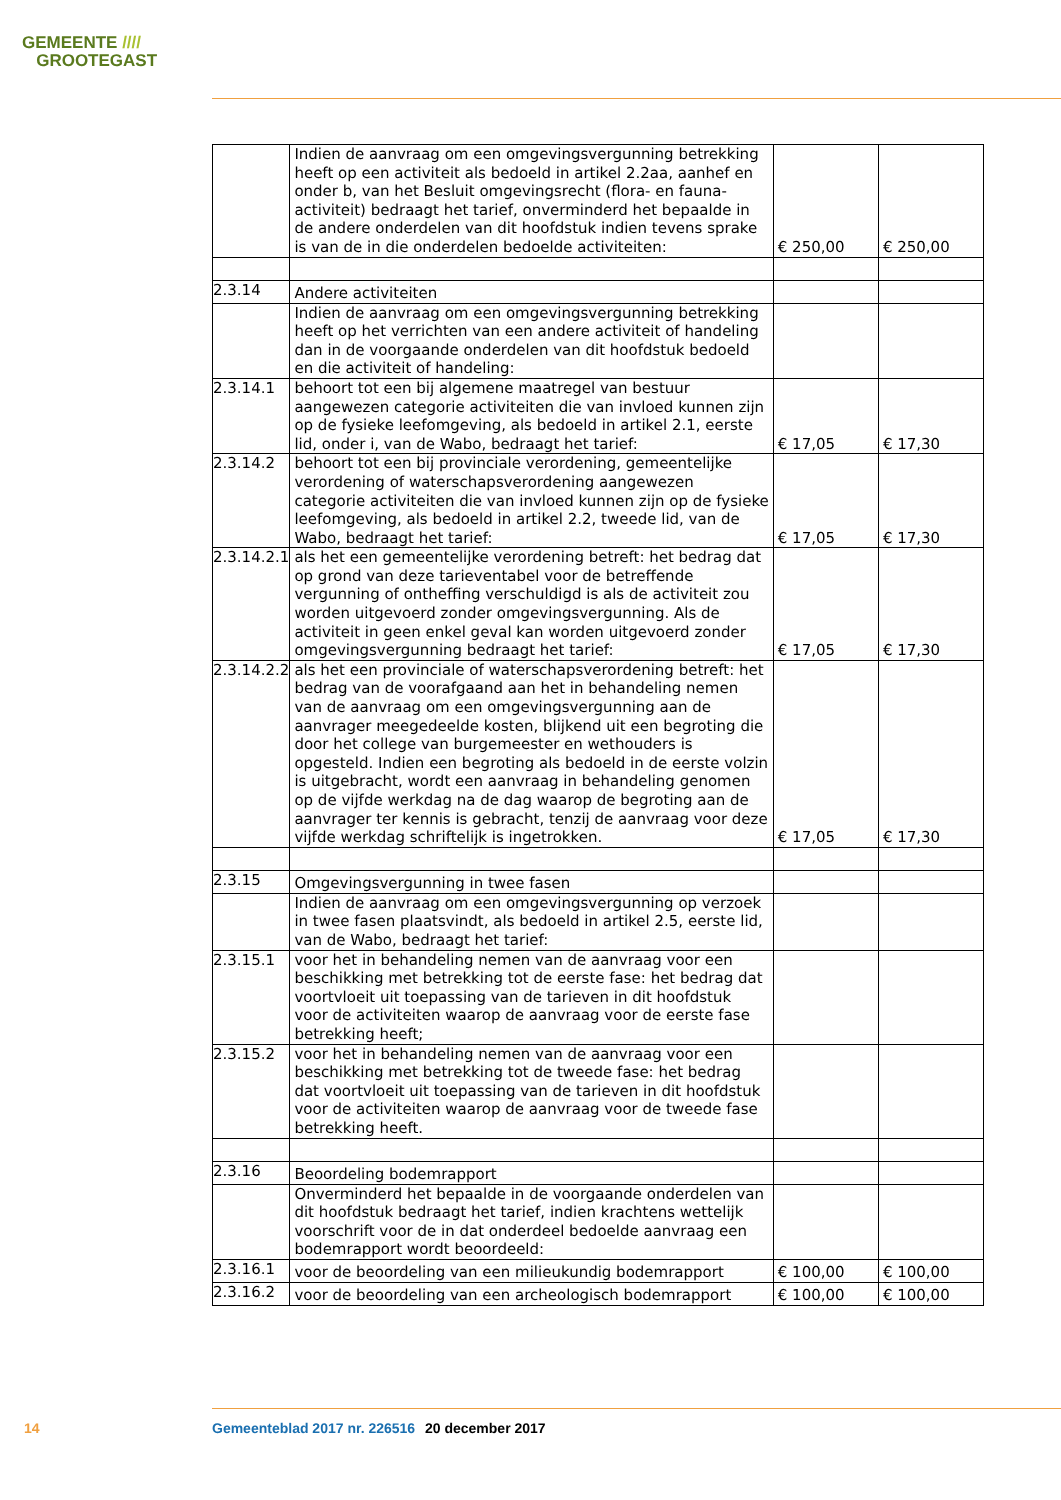GEMEENTE ////
GROOTEGAST
| | Indien de aanvraag om een omgevingsvergunning betrekking heeft op een activiteit als bedoeld in artikel 2.2aa, aanhef en onder b, van het Besluit omgevingsrecht (flora- en fauna-activiteit) bedraagt het tarief, onverminderd het bepaalde in de andere onderdelen van dit hoofdstuk indien tevens sprake is van de in die onderdelen bedoelde activiteiten: | € 250,00 | € 250,00 |
| 2.3.14 | Andere activiteiten | | |
| | Indien de aanvraag om een omgevingsvergunning betrekking heeft op het verrichten van een andere activiteit of handeling dan in de voorgaande onderdelen van dit hoofdstuk bedoeld en die activiteit of handeling: | | |
| 2.3.14.1 | behoort tot een bij algemene maatregel van bestuur aangewezen categorie activiteiten die van invloed kunnen zijn op de fysieke leefomgeving, als bedoeld in artikel 2.1, eerste lid, onder i, van de Wabo, bedraagt het tarief: | € 17,05 | € 17,30 |
| 2.3.14.2 | behoort tot een bij provinciale verordening, gemeentelijke verordening of waterschapsverordening aangewezen categorie activiteiten die van invloed kunnen zijn op de fysieke leefomgeving, als bedoeld in artikel 2.2, tweede lid, van de Wabo, bedraagt het tarief: | € 17,05 | € 17,30 |
| 2.3.14.2.1 | als het een gemeentelijke verordening betreft: het bedrag dat op grond van deze tarieventabel voor de betreffende vergunning of ontheffing verschuldigd is als de activiteit zou worden uitgevoerd zonder omgevingsvergunning. Als de activiteit in geen enkel geval kan worden uitgevoerd zonder omgevingsvergunning bedraagt het tarief: | € 17,05 | € 17,30 |
| 2.3.14.2.2 | als het een provinciale of waterschapsverordening betreft: het bedrag van de voorafgaand aan het in behandeling nemen van de aanvraag om een omgevingsvergunning aan de aanvrager meegedeelde kosten, blijkend uit een begroting die door het college van burgemeester en wethouders is opgesteld. Indien een begroting als bedoeld in de eerste volzin is uitgebracht, wordt een aanvraag in behandeling genomen op de vijfde werkdag na de dag waarop de begroting aan de aanvrager ter kennis is gebracht, tenzij de aanvraag voor deze vijfde werkdag schriftelijk is ingetrokken. | € 17,05 | € 17,30 |
| 2.3.15 | Omgevingsvergunning in twee fasen | | |
| | Indien de aanvraag om een omgevingsvergunning op verzoek in twee fasen plaatsvindt, als bedoeld in artikel 2.5, eerste lid, van de Wabo, bedraagt het tarief: | | |
| 2.3.15.1 | voor het in behandeling nemen van de aanvraag voor een beschikking met betrekking tot de eerste fase: het bedrag dat voortvloeit uit toepassing van de tarieven in dit hoofdstuk voor de activiteiten waarop de aanvraag voor de eerste fase betrekking heeft; | | |
| 2.3.15.2 | voor het in behandeling nemen van de aanvraag voor een beschikking met betrekking tot de tweede fase: het bedrag dat voortvloeit uit toepassing van de tarieven in dit hoofdstuk voor de activiteiten waarop de aanvraag voor de tweede fase betrekking heeft. | | |
| 2.3.16 | Beoordeling bodemrapport | | |
| | Onverminderd het bepaalde in de voorgaande onderdelen van dit hoofdstuk bedraagt het tarief, indien krachtens wettelijk voorschrift voor de in dat onderdeel bedoelde aanvraag een bodemrapport wordt beoordeeld: | | |
| 2.3.16.1 | voor de beoordeling van een milieukundig bodemrapport | € 100,00 | € 100,00 |
| 2.3.16.2 | voor de beoordeling van een archeologisch bodemrapport | € 100,00 | € 100,00 |
14 Gemeenteblad 2017 nr. 226516 20 december 2017